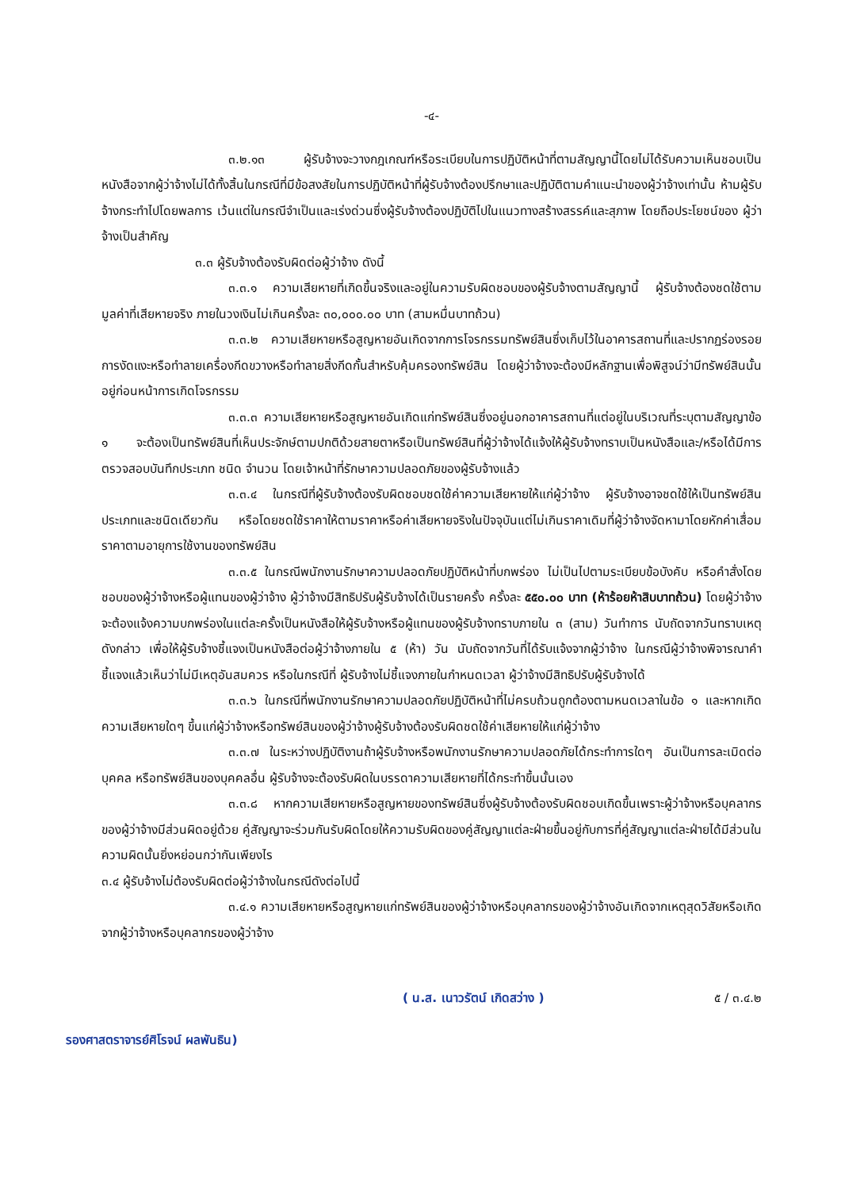-๔-
๓.๒.๑๓ ผู้รับจ้างจะวางกฎเกณฑ์หรือระเบียบในการปฏิบัติหน้าที่ตามสัญญานี้โดยไม่ได้รับความเห็นชอบเป็นหนังสือจากผู้ว่าจ้างไม่ได้ทั้งสิ้นในกรณีที่มีข้อสงสัยในการปฏิบัติหน้าที่ผู้รับจ้างต้องปรึกษาและปฏิบัติตามคำแนะนำของผู้ว่าจ้างเท่านั้น ห้ามผู้รับจ้างกระทำไปโดยพลการ เว้นแต่ในกรณีจำเป็นและเร่งด่วนซึ่งผู้รับจ้างต้องปฏิบัติไปในแนวทางสร้างสรรค์และสุภาพ โดยถือประโยชน์ของ ผู้ว่าจ้างเป็นสำคัญ
๓.๓ ผู้รับจ้างต้องรับผิดต่อผู้ว่าจ้าง ดังนี้
๓.๓.๑ ความเสียหายที่เกิดขึ้นจริงและอยู่ในความรับผิดชอบของผู้รับจ้างตามสัญญานี้ ผู้รับจ้างต้องชดใช้ตามมูลค่าที่เสียหายจริง ภายในวงเงินไม่เกินครั้งละ ๓๐,๐๐๐.๐๐ บาท (สามหมื่นบาทถ้วน)
๓.๓.๒ ความเสียหายหรือสูญหายอันเกิดจากการโจรกรรมทรัพย์สินซึ่งเก็บไว้ในอาคารสถานที่และปรากฏร่องรอยการงัดแงะหรือทำลายเครื่องกีดขวางหรือทำลายสิ่งกีดกั้นสำหรับคุ้มครองทรัพย์สิน โดยผู้ว่าจ้างจะต้องมีหลักฐานเพื่อพิสูจน์ว่ามีทรัพย์สินนั้นอยู่ก่อนหน้าการเกิดโจรกรรม
๓.๓.๓ ความเสียหายหรือสูญหายอันเกิดแก่ทรัพย์สินซึ่งอยู่นอกอาคารสถานที่แต่อยู่ในบริเวณที่ระบุตามสัญญาข้อ ๑ จะต้องเป็นทรัพย์สินที่เห็นประจักษ์ตามปกติด้วยสายตาหรือเป็นทรัพย์สินที่ผู้ว่าจ้างได้แจ้งให้ผู้รับจ้างทราบเป็นหนังสือและ/หรือได้มีการตรวจสอบบันทึกประเภท ชนิด จำนวน โดยเจ้าหน้าที่รักษาความปลอดภัยของผู้รับจ้างแล้ว
๓.๓.๔ ในกรณีที่ผู้รับจ้างต้องรับผิดชอบชดใช้ค่าความเสียหายให้แก่ผู้ว่าจ้าง ผู้รับจ้างอาจชดใช้ให้เป็นทรัพย์สินประเภทและชนิดเดียวกัน หรือโดยชดใช้ราคาให้ตามราคาหรือค่าเสียหายจริงในปัจจุบันแต่ไม่เกินราคาเดิมที่ผู้ว่าจ้างจัดหามาโดยหักค่าเสื่อมราคาตามอายุการใช้งานของทรัพย์สิน
๓.๓.๕ ในกรณีพนักงานรักษาความปลอดภัยปฏิบัติหน้าที่บกพร่อง ไม่เป็นไปตามระเบียบข้อบังคับ หรือคำสั่งโดยชอบของผู้ว่าจ้างหรือผู้แทนของผู้ว่าจ้าง ผู้ว่าจ้างมีสิทธิปรับผู้รับจ้างได้เป็นรายครั้ง ครั้งละ ๕๕๐.๐๐ บาท (ห้าร้อยห้าสิบบาทถ้วน) โดยผู้ว่าจ้างจะต้องแจ้งความบกพร่องในแต่ละครั้งเป็นหนังสือให้ผู้รับจ้างหรือผู้แทนของผู้รับจ้างทราบภายใน ๓ (สาม) วันทำการ นับถัดจากวันทราบเหตุดังกล่าว เพื่อให้ผู้รับจ้างชี้แจงเป็นหนังสือต่อผู้ว่าจ้างภายใน ๕ (ห้า) วัน นับถัดจากวันที่ได้รับแจ้งจากผู้ว่าจ้าง ในกรณีผู้ว่าจ้างพิจารณาคำชี้แจงแล้วเห็นว่าไม่มีเหตุอันสมควร หรือในกรณีที่ ผู้รับจ้างไม่ชี้แจงภายในกำหนดเวลา ผู้ว่าจ้างมีสิทธิปรับผู้รับจ้างได้
๓.๓.๖ ในกรณีที่พนักงานรักษาความปลอดภัยปฏิบัติหน้าที่ไม่ครบถ้วนถูกต้องตามหนดเวลาในข้อ ๑ และหากเกิดความเสียหายใดๆ ขึ้นแก่ผู้ว่าจ้างหรือทรัพย์สินของผู้ว่าจ้างผู้รับจ้างต้องรับผิดชดใช้ค่าเสียหายให้แก่ผู้ว่าจ้าง
๓.๓.๗ ในระหว่างปฏิบัติงานถ้าผู้รับจ้างหรือพนักงานรักษาความปลอดภัยได้กระทำการใดๆ อันเป็นการละเมิดต่อบุคคล หรือทรัพย์สินของบุคคลอื่น ผู้รับจ้างจะต้องรับผิดในบรรดาความเสียหายที่ได้กระทำขึ้นนั้นเอง
๓.๓.๘ หากความเสียหายหรือสูญหายของทรัพย์สินซึ่งผู้รับจ้างต้องรับผิดชอบเกิดขึ้นเพราะผู้ว่าจ้างหรือบุคลากรของผู้ว่าจ้างมีส่วนผิดอยู่ด้วย คู่สัญญาจะร่วมกันรับผิดโดยให้ความรับผิดของคู่สัญญาแต่ละฝ่ายขึ้นอยู่กับการที่คู่สัญญาแต่ละฝ่ายได้มีส่วนในความผิดนั้นยิ่งหย่อนกว่ากันเพียงไร
๓.๔ ผู้รับจ้างไม่ต้องรับผิดต่อผู้ว่าจ้างในกรณีดังต่อไปนี้
๓.๔.๑ ความเสียหายหรือสูญหายแก่ทรัพย์สินของผู้ว่าจ้างหรือบุคลากรของผู้ว่าจ้างอันเกิดจากเหตุสุดวิสัยหรือเกิดจากผู้ว่าจ้างหรือบุคลากรของผู้ว่าจ้าง
( น.ส. เนาวรัตน์ เกิดสว่าง ) ๕ / ๓.๔.๒
รองศาสตราจารย์ศิโรจน์ ผลพันธิน)